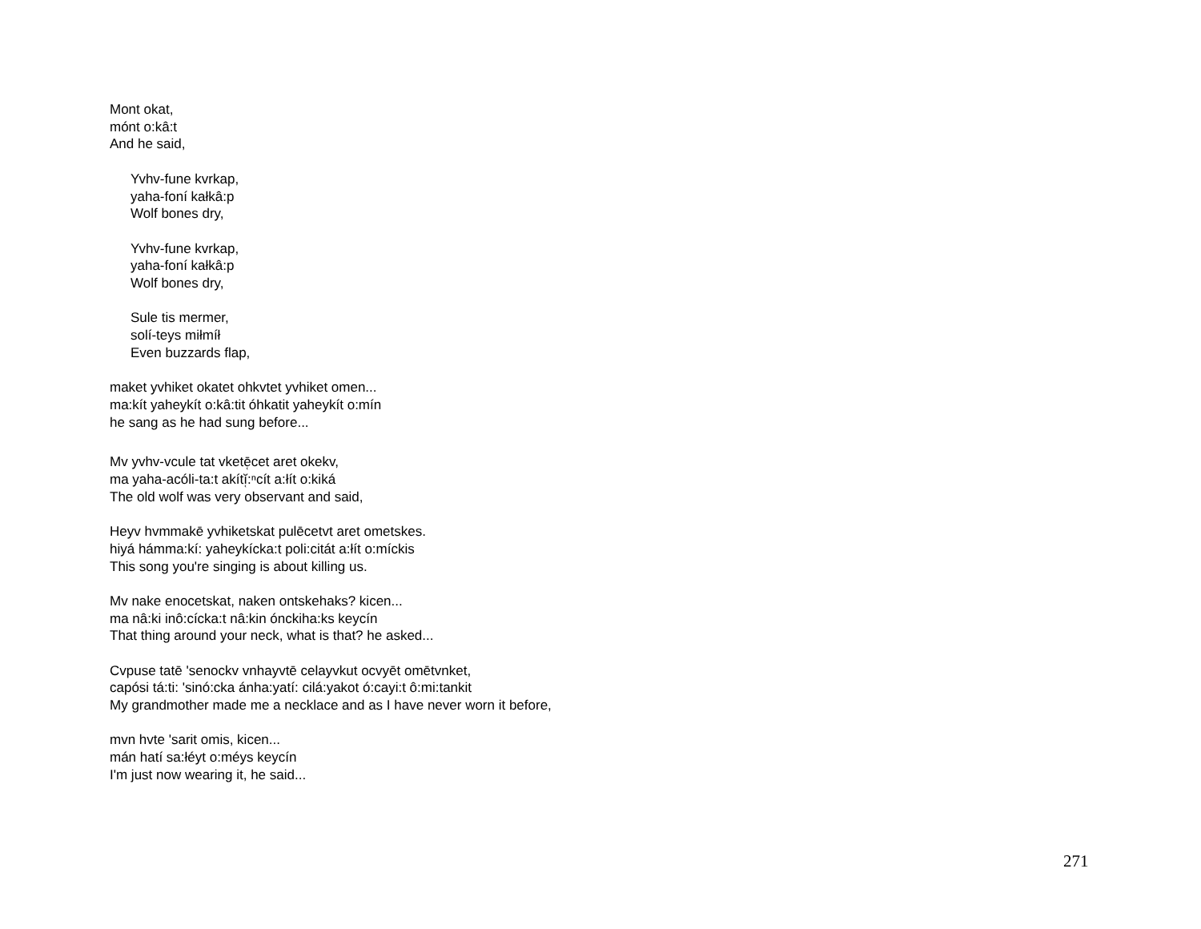Mont okat,
mónt o:kâ:t
And he said,
Yvhv-fune kvrkap,
yaha-foní kałkâ:p
Wolf bones dry,
Yvhv-fune kvrkap,
yaha-foní kałkâ:p
Wolf bones dry,
Sule tis mermer,
solí-teys miłmíł
Even buzzards flap,
maket yvhiket okatet ohkvtet yvhiket omen...
ma:kít yaheykít o:kâ:tit óhkatit yaheykít o:mín
he sang as he had sung before...
Mv yvhv-vcule tat vketē̜cet aret okekv,
ma yaha-acóli-ta:t akítĭ̜:ⁿcít a:łít o:kiká
The old wolf was very observant and said,
Heyv hvmmakē yvhiketskat pulēcetvt aret ometskes.
hiyá hámma:kí: yaheykícka:t poli:citát a:łít o:míckis
This song you're singing is about killing us.
Mv nake enocetskat, naken ontskehaks? kicen...
ma nâ:ki inô:cícka:t nâ:kin ónckiha:ks keycín
That thing around your neck, what is that? he asked...
Cvpuse tatē 'senockv vnhayvtē celayvkut ocvyēt omētvnket,
capósi tá:ti: 'sinó:cka ánha:yatí: cilá:yakot ó:cayi:t ô:mi:tankit
My grandmother made me a necklace and as I have never worn it before,
mvn hvte 'sarit omis, kicen...
mán hatí sa:łéyt o:méys keycín
I'm just now wearing it, he said...
271